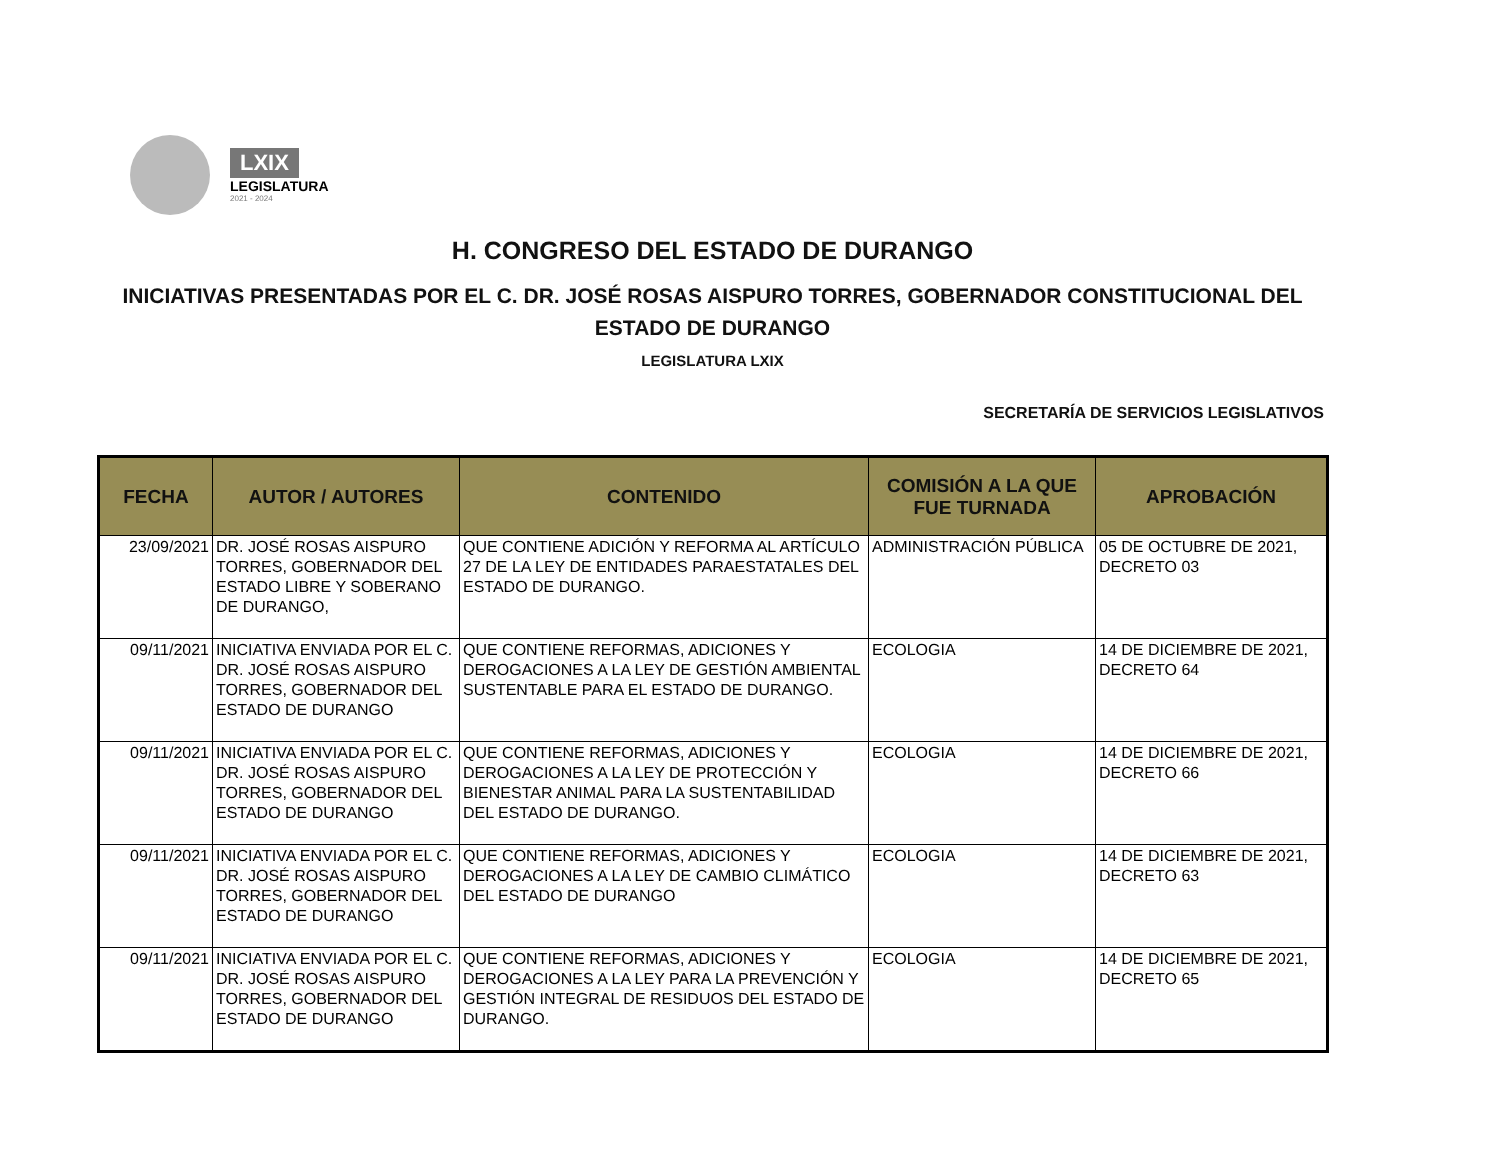LXIX
LEGISLATURA
2021 - 2024
H. CONGRESO DEL ESTADO DE DURANGO
INICIATIVAS PRESENTADAS POR EL C. DR. JOSÉ ROSAS AISPURO TORRES, GOBERNADOR CONSTITUCIONAL DEL
ESTADO DE DURANGO
LEGISLATURA LXIX
SECRETARÍA DE SERVICIOS LEGISLATIVOS
| FECHA | AUTOR / AUTORES | CONTENIDO | COMISIÓN A LA QUE FUE TURNADA | APROBACIÓN |
| --- | --- | --- | --- | --- |
| 23/09/2021 | DR. JOSÉ ROSAS AISPURO TORRES, GOBERNADOR DEL ESTADO LIBRE Y SOBERANO DE DURANGO, | QUE CONTIENE ADICIÓN Y REFORMA AL ARTÍCULO 27 DE LA LEY DE ENTIDADES PARAESTATALES DEL ESTADO DE DURANGO. | ADMINISTRACIÓN PÚBLICA | 05 DE OCTUBRE DE 2021, DECRETO 03 |
| 09/11/2021 | INICIATIVA ENVIADA POR EL C. DR. JOSÉ ROSAS AISPURO TORRES, GOBERNADOR DEL ESTADO DE DURANGO | QUE CONTIENE REFORMAS, ADICIONES Y DEROGACIONES A LA LEY DE GESTIÓN AMBIENTAL SUSTENTABLE PARA EL ESTADO DE DURANGO. | ECOLOGIA | 14 DE DICIEMBRE DE 2021, DECRETO 64 |
| 09/11/2021 | INICIATIVA ENVIADA POR EL C. DR. JOSÉ ROSAS AISPURO TORRES, GOBERNADOR DEL ESTADO DE DURANGO | QUE CONTIENE REFORMAS, ADICIONES Y DEROGACIONES A LA LEY DE PROTECCIÓN Y BIENESTAR ANIMAL PARA LA SUSTENTABILIDAD DEL ESTADO DE DURANGO. | ECOLOGIA | 14 DE DICIEMBRE DE 2021, DECRETO 66 |
| 09/11/2021 | INICIATIVA ENVIADA POR EL C. DR. JOSÉ ROSAS AISPURO TORRES, GOBERNADOR DEL ESTADO DE DURANGO | QUE CONTIENE REFORMAS, ADICIONES Y DEROGACIONES A LA LEY DE CAMBIO CLIMÁTICO DEL ESTADO DE DURANGO | ECOLOGIA | 14 DE DICIEMBRE DE 2021, DECRETO 63 |
| 09/11/2021 | INICIATIVA ENVIADA POR EL C. DR. JOSÉ ROSAS AISPURO TORRES, GOBERNADOR DEL ESTADO DE DURANGO | QUE CONTIENE REFORMAS, ADICIONES Y DEROGACIONES A LA LEY PARA LA PREVENCIÓN Y GESTIÓN INTEGRAL DE RESIDUOS DEL ESTADO DE DURANGO. | ECOLOGIA | 14 DE DICIEMBRE DE 2021, DECRETO 65 |